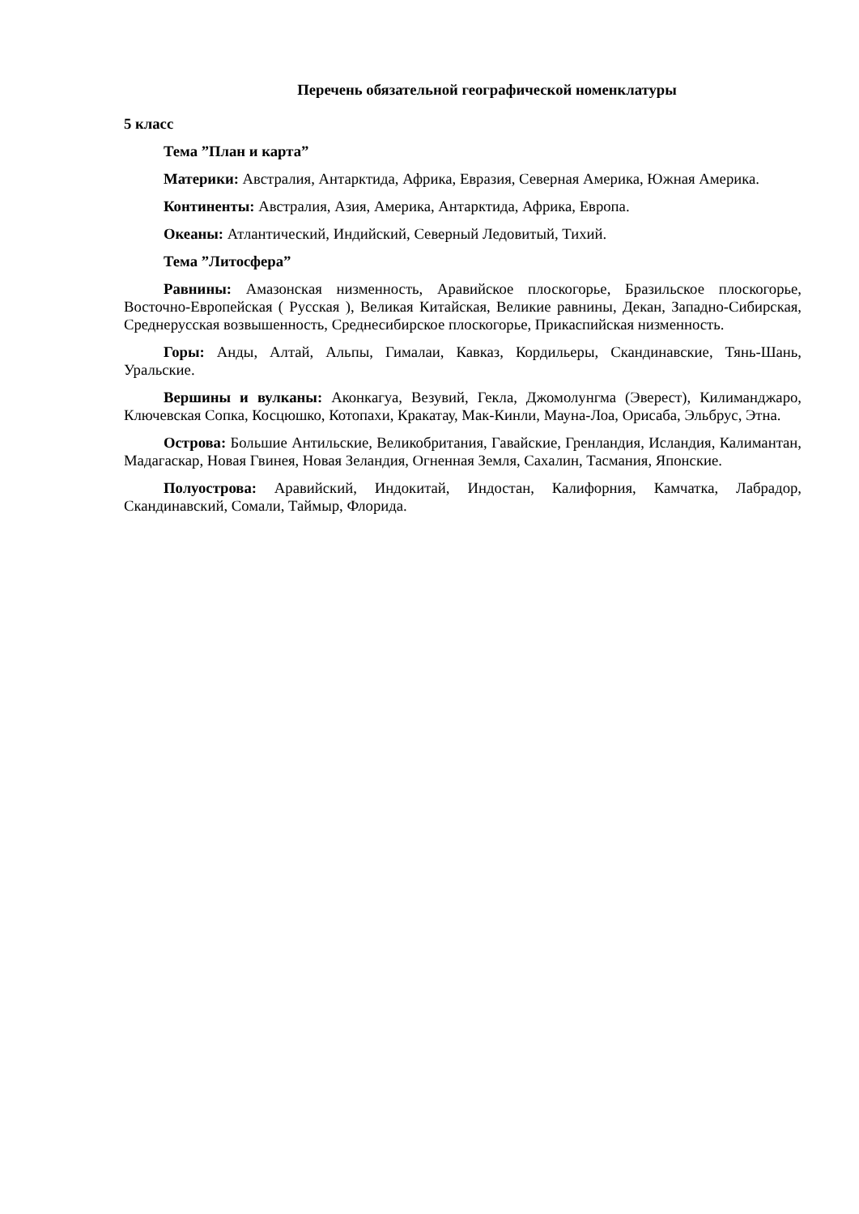Перечень обязательной географической номенклатуры
5 класс
Тема ”План и карта”
Материки: Австралия, Антарктида, Африка, Евразия, Северная Америка, Южная Америка.
Континенты: Австралия, Азия, Америка, Антарктида, Африка, Европа.
Океаны: Атлантический, Индийский, Северный Ледовитый, Тихий.
Тема ”Литосфера”
Равнины: Амазонская низменность, Аравийское плоскогорье, Бразильское плоскогорье, Восточно-Европейская ( Русская ), Великая Китайская, Великие равнины, Декан, Западно-Сибирская, Среднерусская возвышенность, Среднесибирское плоскогорье, Прикаспийская низменность.
Горы: Анды, Алтай, Альпы, Гималаи, Кавказ, Кордильеры, Скандинавские, Тянь-Шань, Уральские.
Вершины и вулканы: Аконкагуа, Везувий, Гекла, Джомолунгма (Эверест), Килиманджаро, Ключевская Сопка, Косцюшко, Котопахи, Кракатау, Мак-Кинли, Мауна-Лоа, Орисаба, Эльбрус, Этна.
Острова: Большие Антильские, Великобритания, Гавайские, Гренландия, Исландия, Калимантан, Мадагаскар, Новая Гвинея, Новая Зеландия, Огненная Земля, Сахалин, Тасмания, Японские.
Полуострова: Аравийский, Индокитай, Индостан, Калифорния, Камчатка, Лабрадор, Скандинавский, Сомали, Таймыр, Флорида.